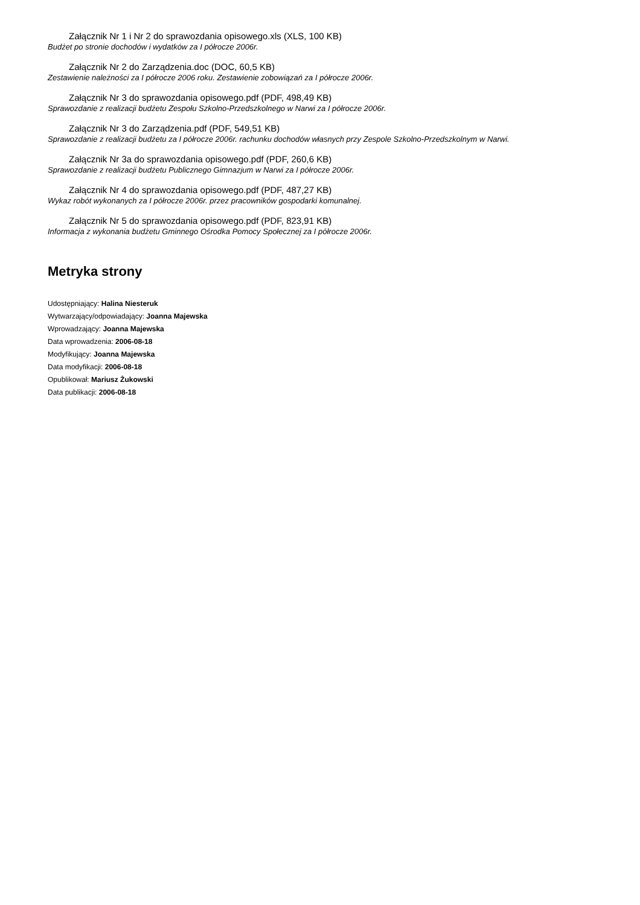Załącznik Nr 1 i Nr 2 do sprawozdania opisowego.xls (XLS, 100 KB)
Budżet po stronie dochodów i wydatków za I półrocze 2006r.
Załącznik Nr 2 do Zarządzenia.doc (DOC, 60,5 KB)
Zestawienie należności za I półrocze 2006 roku. Zestawienie zobowiązań za I półrocze 2006r.
Załącznik Nr 3 do sprawozdania opisowego.pdf (PDF, 498,49 KB)
Sprawozdanie z realizacji budżetu Zespołu Szkolno-Przedszkolnego w Narwi za I półrocze 2006r.
Załącznik Nr 3 do Zarządzenia.pdf (PDF, 549,51 KB)
Sprawozdanie z realizacji budżetu za I półrocze 2006r. rachunku dochodów własnych przy Zespole Szkolno-Przedszkolnym w Narwi.
Załącznik Nr 3a do sprawozdania opisowego.pdf (PDF, 260,6 KB)
Sprawozdanie z realizacji budżetu Publicznego Gimnazjum w Narwi za I półrocze 2006r.
Załącznik Nr 4 do sprawozdania opisowego.pdf (PDF, 487,27 KB)
Wykaz robót wykonanych za I półrocze 2006r. przez pracowników gospodarki komunalnej.
Załącznik Nr 5 do sprawozdania opisowego.pdf (PDF, 823,91 KB)
Informacja z wykonania budżetu Gminnego Ośrodka Pomocy Społecznej za I półrocze 2006r.
Metryka strony
Udostępniający: Halina Niesteruk
Wytwarzający/odpowiadający: Joanna Majewska
Wprowadzający: Joanna Majewska
Data wprowadzenia: 2006-08-18
Modyfikujący: Joanna Majewska
Data modyfikacji: 2006-08-18
Opublikował: Mariusz Żukowski
Data publikacji: 2006-08-18